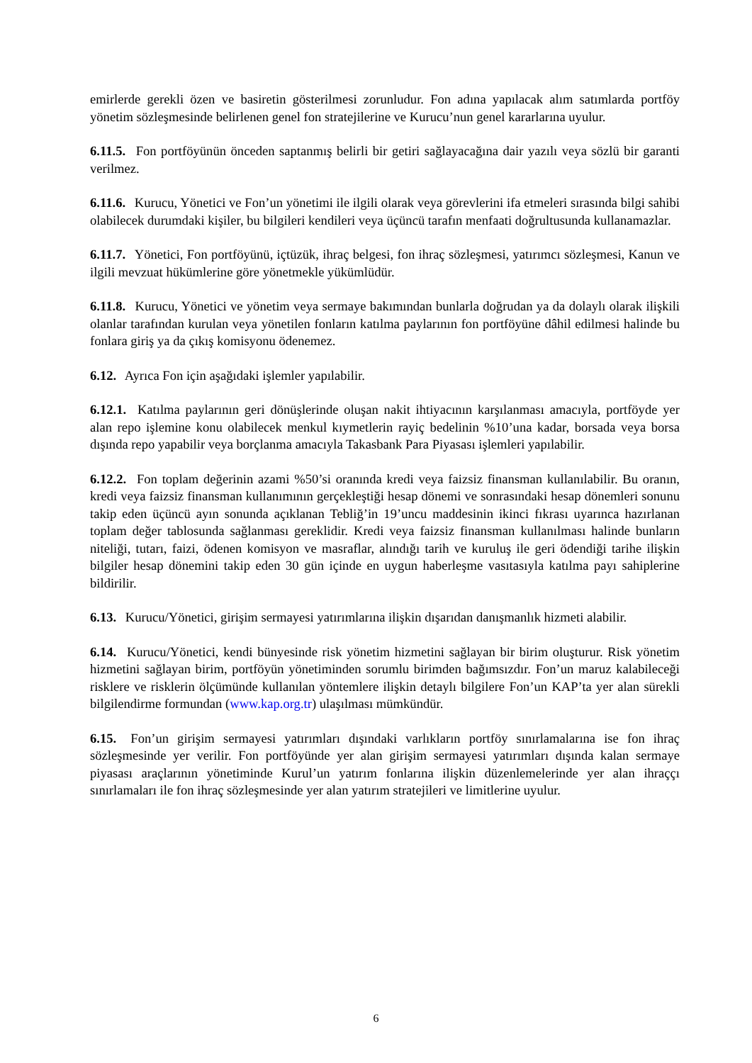emirlerde gerekli özen ve basiretin gösterilmesi zorunludur. Fon adına yapılacak alım satımlarda portföy yönetim sözleşmesinde belirlenen genel fon stratejilerine ve Kurucu’nun genel kararlarına uyulur.
6.11.5. Fon portföyünün önceden saptanmış belirli bir getiri sağlayacağına dair yazılı veya sözlü bir garanti verilmez.
6.11.6. Kurucu, Yönetici ve Fon’un yönetimi ile ilgili olarak veya görevlerini ifa etmeleri sırasında bilgi sahibi olabilecek durumdaki kişiler, bu bilgileri kendileri veya üçüncü tarafın menfaati doğrultusunda kullanamazlar.
6.11.7. Yönetici, Fon portföyünü, içtüzük, ihraç belgesi, fon ihraç sözleşmesi, yatırımcı sözleşmesi, Kanun ve ilgili mevzuat hükümlerine göre yönetmekle yükümlüdür.
6.11.8. Kurucu, Yönetici ve yönetim veya sermaye bakımından bunlarla doğrudan ya da dolaylı olarak ilişkili olanlar tarafından kurulan veya yönetilen fonların katılma paylarının fon portföyüne dâhil edilmesi halinde bu fonlara giriş ya da çıkış komisyonu ödenemez.
6.12. Ayrıca Fon için aşağıdaki işlemler yapılabilir.
6.12.1. Katılma paylarının geri dönüşlerinde oluşan nakit ihtiyacının karşılanması amacıyla, portföyde yer alan repo işlemine konu olabilecek menkul kıymetlerin rayiç bedelinin %10’una kadar, borsada veya borsa dışında repo yapabilir veya borçlanma amacıyla Takasbank Para Piyasası işlemleri yapılabilir.
6.12.2. Fon toplam değerinin azami %50’si oranında kredi veya faizsiz finansman kullanılabilir. Bu oranın, kredi veya faizsiz finansman kullanımının gerçekleştiği hesap dönemi ve sonrasındaki hesap dönemleri sonunu takip eden üçüncü ayın sonunda açıklanan Tebliğ’in 19’uncu maddesinin ikinci fıkrası uyarınca hazırlanan toplam değer tablosunda sağlanması gereklidir. Kredi veya faizsiz finansman kullanılması halinde bunların niteliği, tutarı, faizi, ödenen komisyon ve masraflar, alındığı tarih ve kuruluş ile geri ödendiği tarihe ilişkin bilgiler hesap dönemini takip eden 30 gün içinde en uygun haberleşme vasıtasıyla katılma payı sahiplerine bildirilir.
6.13. Kurucu/Yönetici, girişim sermayesi yatırımlarına ilişkin dışarıdan danışmanlık hizmeti alabilir.
6.14. Kurucu/Yönetici, kendi bünyesinde risk yönetim hizmetini sağlayan bir birim oluşturur. Risk yönetim hizmetini sağlayan birim, portföyün yönetiminden sorumlu birimden bağımsızdır. Fon’un maruz kalabileceği risklere ve risklerin ölçümünde kullanılan yöntemlere ilişkin detaylı bilgilere Fon’un KAP’ta yer alan sürekli bilgilendirme formundan (www.kap.org.tr) ulaşılması mümkündür.
6.15. Fon’un girişim sermayesi yatırımları dışındaki varlıkların portföy sınırlamalarına ise fon ihraç sözleşmesinde yer verilir. Fon portföyünde yer alan girişim sermayesi yatırımları dışında kalan sermaye piyasası araçlarının yönetiminde Kurul’un yatırım fonlarına ilişkin düzenlemelerinde yer alan ihraççı sınırlamaları ile fon ihraç sözleşmesinde yer alan yatırım stratejileri ve limitlerine uyulur.
6